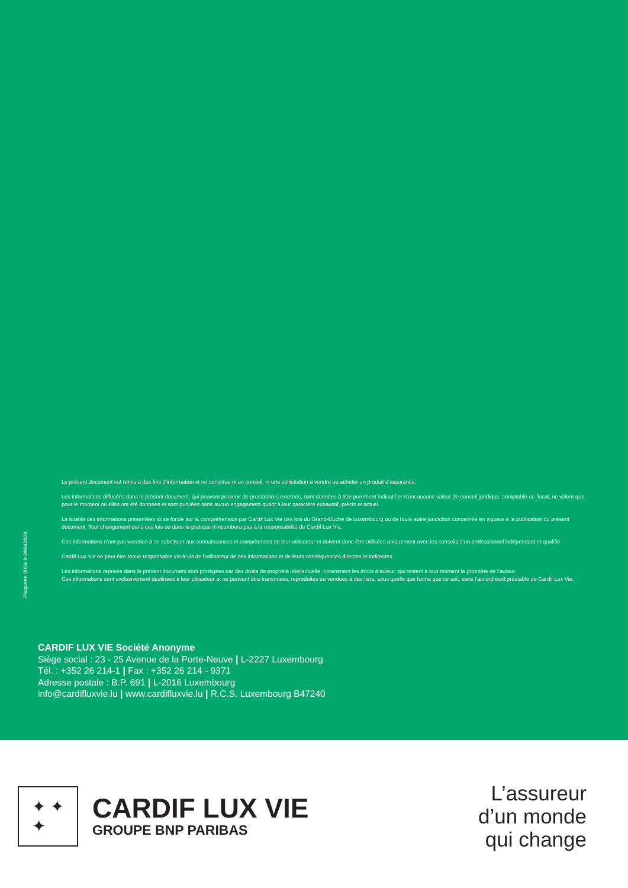Plaquette 2024-fr-08042024
Le présent document est remis à des fins d’information et ne constitue ni un conseil, ni une sollicitation à vendre ou acheter un produit d’assurance.
Les informations diffusées dans le présent document, qui peuvent provenir de prestataires externes, sont données à titre purement indicatif et n’ont aucune valeur de conseil juridique, comptable ou fiscal, ne valent que pour le moment où elles ont été données et sont publiées sans aucun engagement quant à leur caractère exhaustif, précis et actuel.
La totalité des informations présentées ici se fonde sur la compréhension par Cardif Lux Vie des lois du Grand-Duché de Luxembourg ou de toute autre juridiction concernée en vigueur à la publication du présent document. Tout changement dans ces lois ou dans la pratique n’incombera pas à la responsabilité de Cardif Lux Vie.
Ces informations n’ont pas vocation à se substituer aux connaissances et compétences de leur utilisateur et doivent donc être utilisées uniquement avec les conseils d’un professionnel indépendant et qualifié.
Cardif Lux Vie ne peut être tenue responsable vis-à-vis de l’utilisateur de ces informations et de leurs conséquences directes et indirectes.
Les informations reprises dans le présent document sont protégées par des droits de propriété intellectuelle, notamment les droits d’auteur, qui restent à tout moment la propriété de l’auteur.
Ces informations sont exclusivement destinées à leur utilisateur et ne peuvent être transmises, reproduites ou vendues à des tiers, sous quelle que forme que ce soit, sans l’accord écrit préalable de Cardif Lux Vie.
CARDIF LUX VIE Société Anonyme
Siège social : 23 - 25 Avenue de la Porte-Neuve | L-2227 Luxembourg
Tél. : +352 26 214-1 | Fax : +352 26 214 - 9371
Adresse postale : B.P. 691 | L-2016 Luxembourg
info@cardifluxvie.lu | www.cardifluxvie.lu | R.C.S. Luxembourg B47240
✦ ✦
✦
CARDIF LUX VIE
GROUPE BNP PARIBAS
L’assureur
d’un monde
qui change